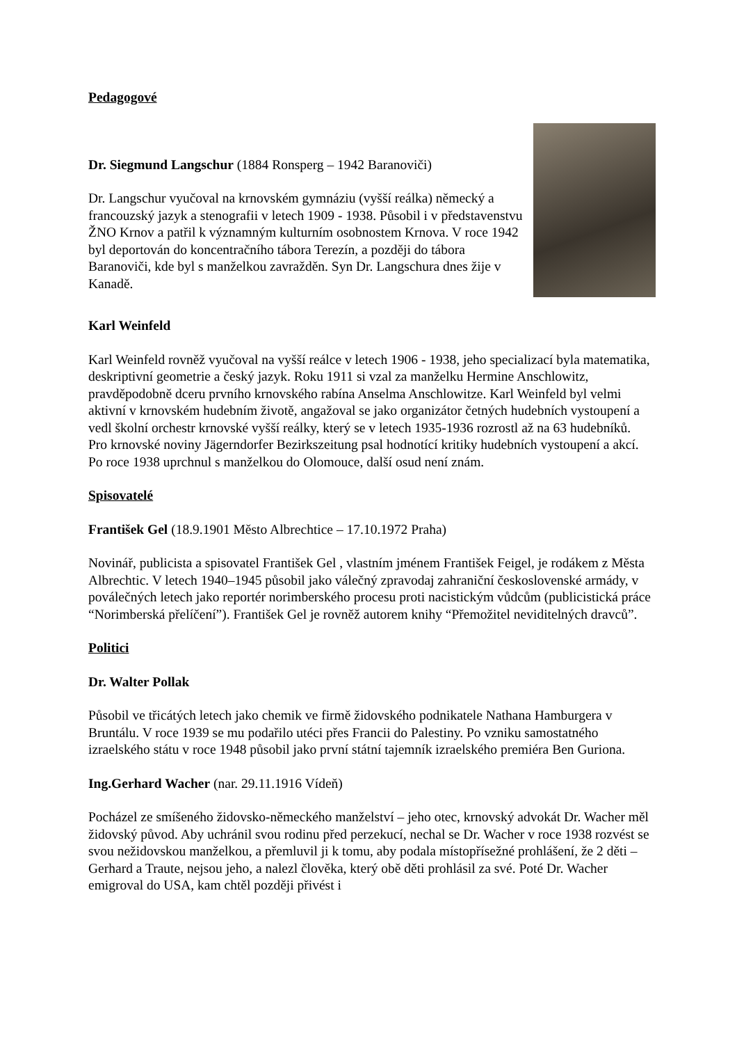Pedagogové
Dr. Siegmund Langschur (1884 Ronsperg – 1942 Baranoviči)
Dr. Langschur vyučoval na krnovském gymnáziu (vyšší reálka) německý a francouzský jazyk a stenografii v letech 1909 - 1938. Působil i v představenstvu ŽNO Krnov a patřil k významným kulturním osobnostem Krnova. V roce 1942 byl deportován do koncentračního tábora Terezín, a později do tábora Baranoviči, kde byl s manželkou zavražděn. Syn Dr. Langschura dnes žije v Kanadě.
Karl Weinfeld
Karl Weinfeld rovněž vyučoval na vyšší reálce v letech 1906 - 1938, jeho specializací byla matematika, deskriptivní geometrie a český jazyk. Roku 1911 si vzal za manželku Hermine Anschlowitz, pravděpodobně dceru prvního krnovského rabína Anselma Anschlowitze. Karl Weinfeld byl velmi aktivní v krnovském hudebním životě, angažoval se jako organizátor četných hudebních vystoupení a vedl školní orchestr krnovské vyšší reálky, který se v letech 1935-1936 rozrostl až na 63 hudebníků. Pro krnovské noviny Jägerndorfer Bezirkszeitung psal hodnotící kritiky hudebních vystoupení a akcí. Po roce 1938 uprchnul s manželkou do Olomouce, další osud není znám.
Spisovatelé
František Gel (18.9.1901 Město Albrechtice – 17.10.1972 Praha)
Novinář, publicista a spisovatel František Gel , vlastním jménem František Feigel, je rodákem z Města Albrechtic. V letech 1940–1945 působil jako válečný zpravodaj zahraniční československé armády, v poválečných letech jako reportér norimberského procesu proti nacistickým vůdcům (publicistická práce “Norimberská přelíčení”). František Gel je rovněž autorem knihy “Přemožitel neviditelných dravců”.
Politici
Dr. Walter Pollak
Působil ve třicátých letech jako chemik ve firmě židovského podnikatele Nathana Hamburgera v Bruntálu. V roce 1939 se mu podařilo utéci přes Francii do Palestiny. Po vzniku samostatného izraelského státu v roce 1948 působil jako první státní tajemník izraelského premiéra Ben Guriona.
Ing.Gerhard Wacher (nar. 29.11.1916 Vídeň)
Pocházel ze smíšeného židovsko-německého manželství – jeho otec, krnovský advokát Dr. Wacher měl židovský původ. Aby uchránil svou rodinu před perzekucí, nechal se Dr. Wacher v roce 1938 rozvést se svou nežidovskou manželkou, a přemluvil ji k tomu, aby podala místopřísežné prohlášení, že 2 děti – Gerhard a Traute, nejsou jeho, a nalezl člověka, který obě děti prohlásil za své. Poté Dr. Wacher emigroval do USA, kam chtěl později přivést i